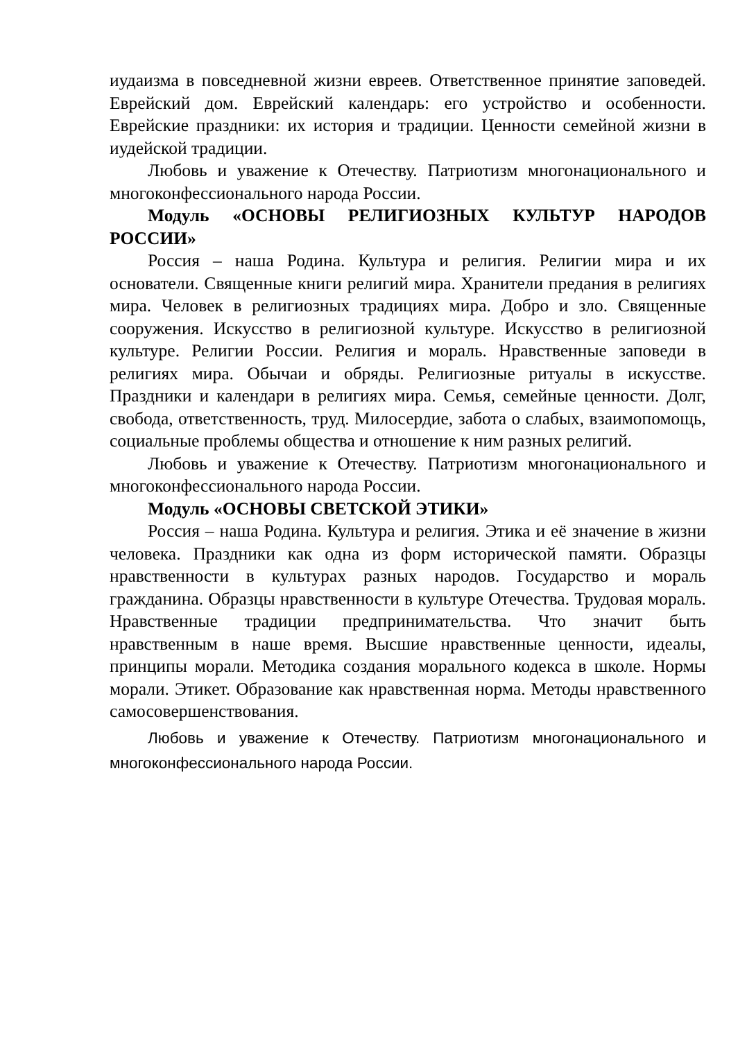иудаизма в повседневной жизни евреев. Ответственное принятие заповедей. Еврейский дом. Еврейский календарь: его устройство и особенности. Еврейские праздники: их история и традиции. Ценности семейной жизни в иудейской традиции.
Любовь и уважение к Отечеству. Патриотизм многонационального и многоконфессионального народа России.
Модуль «ОСНОВЫ РЕЛИГИОЗНЫХ КУЛЬТУР НАРОДОВ РОССИИ»
Россия – наша Родина. Культура и религия. Религии мира и их основатели. Священные книги религий мира. Хранители предания в религиях мира. Человек в религиозных традициях мира. Добро и зло. Священные сооружения. Искусство в религиозной культуре. Искусство в религиозной культуре. Религии России. Религия и мораль. Нравственные заповеди в религиях мира. Обычаи и обряды. Религиозные ритуалы в искусстве. Праздники и календари в религиях мира. Семья, семейные ценности. Долг, свобода, ответственность, труд. Милосердие, забота о слабых, взаимопомощь, социальные проблемы общества и отношение к ним разных религий.
Любовь и уважение к Отечеству. Патриотизм многонационального и многоконфессионального народа России.
Модуль «ОСНОВЫ СВЕТСКОЙ ЭТИКИ»
Россия – наша Родина. Культура и религия. Этика и её значение в жизни человека. Праздники как одна из форм исторической памяти. Образцы нравственности в культурах разных народов. Государство и мораль гражданина. Образцы нравственности в культуре Отечества. Трудовая мораль. Нравственные традиции предпринимательства. Что значит быть нравственным в наше время. Высшие нравственные ценности, идеалы, принципы морали. Методика создания морального кодекса в школе. Нормы морали. Этикет. Образование как нравственная норма. Методы нравственного самосовершенствования.
Любовь и уважение к Отечеству. Патриотизм многонационального и многоконфессионального народа России.